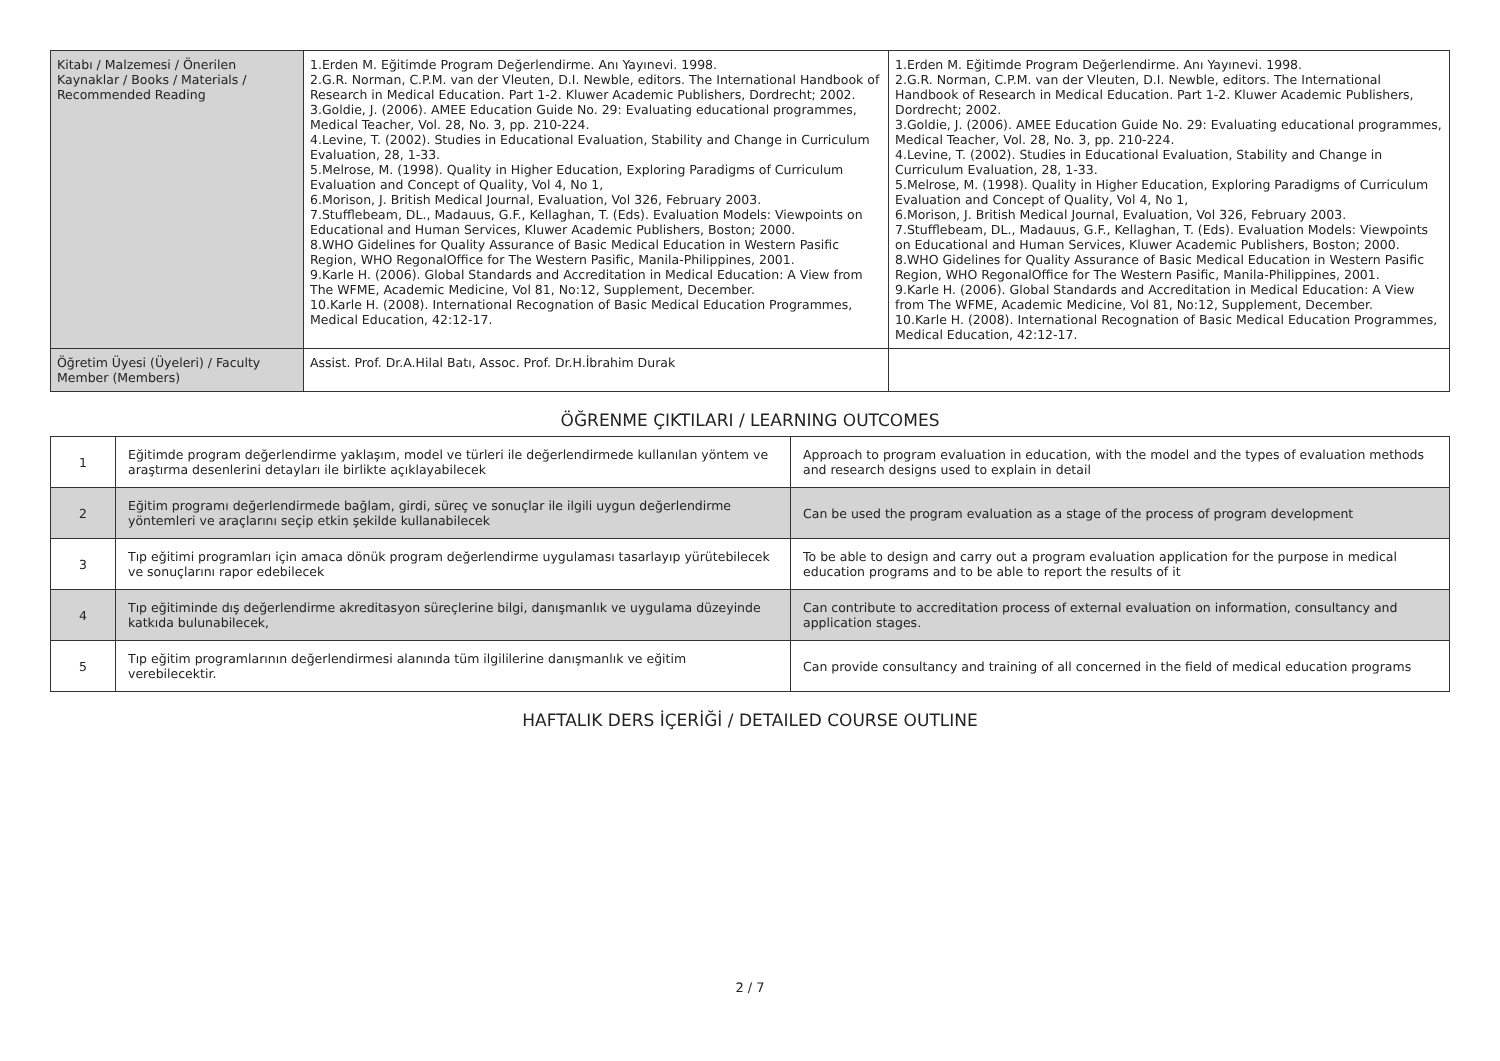| Kitabı / Malzemesi / Önerilen Kaynaklar / Books / Materials / Recommended Reading | 1.Erden M. Eğitimde Program Değerlendirme. Anı Yayınevi. 1998. 2.G.R. Norman, C.P.M. van der Vleuten, D.I. Newble, editors. The International Handbook of Research in Medical Education. Part 1-2. Kluwer Academic Publishers, Dordrecht; 2002. 3.Goldie, J. (2006). AMEE Education Guide No. 29: Evaluating educational programmes, Medical Teacher, Vol. 28, No. 3, pp. 210-224. 4.Levine, T. (2002). Studies in Educational Evaluation, Stability and Change in Curriculum Evaluation, 28, 1-33. 5.Melrose, M. (1998). Quality in Higher Education, Exploring Paradigms of Curriculum Evaluation and Concept of Quality, Vol 4, No 1, 6.Morison, J. British Medical Journal, Evaluation, Vol 326, February 2003. 7.Stufflebeam, DL., Madauus, G.F., Kellaghan, T. (Eds). Evaluation Models: Viewpoints on Educational and Human Services, Kluwer Academic Publishers, Boston; 2000. 8.WHO Gidelines for Quality Assurance of Basic Medical Education in Western Pasific Region, WHO RegonalOffice for The Western Pasific, Manila-Philippines, 2001. 9.Karle H. (2006). Global Standards and Accreditation in Medical Education: A View from The WFME, Academic Medicine, Vol 81, No:12, Supplement, December. 10.Karle H. (2008). International Recognation of Basic Medical Education Programmes, Medical Education, 42:12-17. | 1.Erden M. Eğitimde Program Değerlendirme. Anı Yayınevi. 1998. 2.G.R. Norman, C.P.M. van der Vleuten, D.I. Newble, editors. The International Handbook of Research in Medical Education. Part 1-2. Kluwer Academic Publishers, Dordrecht; 2002. 3.Goldie, J. (2006). AMEE Education Guide No. 29: Evaluating educational programmes, Medical Teacher, Vol. 28, No. 3, pp. 210-224. 4.Levine, T. (2002). Studies in Educational Evaluation, Stability and Change in Curriculum Evaluation, 28, 1-33. 5.Melrose, M. (1998). Quality in Higher Education, Exploring Paradigms of Curriculum Evaluation and Concept of Quality, Vol 4, No 1, 6.Morison, J. British Medical Journal, Evaluation, Vol 326, February 2003. 7.Stufflebeam, DL., Madauus, G.F., Kellaghan, T. (Eds). Evaluation Models: Viewpoints on Educational and Human Services, Kluwer Academic Publishers, Boston; 2000. 8.WHO Gidelines for Quality Assurance of Basic Medical Education in Western Pasific Region, WHO RegonalOffice for The Western Pasific, Manila-Philippines, 2001. 9.Karle H. (2006). Global Standards and Accreditation in Medical Education: A View from The WFME, Academic Medicine, Vol 81, No:12, Supplement, December. 10.Karle H. (2008). International Recognation of Basic Medical Education Programmes, Medical Education, 42:12-17. |
| Öğretim Üyesi (Üyeleri) / Faculty Member (Members) | Assist. Prof. Dr.A.Hilal Batı, Assoc. Prof. Dr.H.İbrahim Durak | |
ÖĞRENME ÇIKTILARI / LEARNING OUTCOMES
| 1 | Eğitimde program değerlendirme yaklaşım, model ve türleri ile değerlendirmede kullanılan yöntem ve araştırma desenlerini detayları ile birlikte açıklayabilecek | Approach to program evaluation in education, with the model and the types of evaluation methods and research designs used to explain in detail |
| 2 | Eğitim programı değerlendirmede bağlam, girdi, süreç ve sonuçlar ile ilgili uygun değerlendirme yöntemleri ve araçlarını seçip etkin şekilde kullanabilecek | Can be used the program evaluation as a stage of the process of program development |
| 3 | Tıp eğitimi programları için amaca dönük program değerlendirme uygulaması tasarlayıp yürütebilecek ve sonuçlarını rapor edebilecek | To be able to design and carry out a program evaluation application for the purpose in medical education programs and to be able to report the results of it |
| 4 | Tıp eğitiminde dış değerlendirme akreditasyon süreçlerine bilgi, danışmanlık ve uygulama düzeyinde katkıda bulunabilecek, | Can contribute to accreditation process of external evaluation on information, consultancy and application stages. |
| 5 | Tıp eğitim programlarının değerlendirmesi alanında tüm ilgililerine danışmanlık ve eğitim verebilecektir. | Can provide consultancy and training of all concerned in the field of medical education programs |
HAFTALIK DERS İÇERİĞİ / DETAILED COURSE OUTLINE
2 / 7